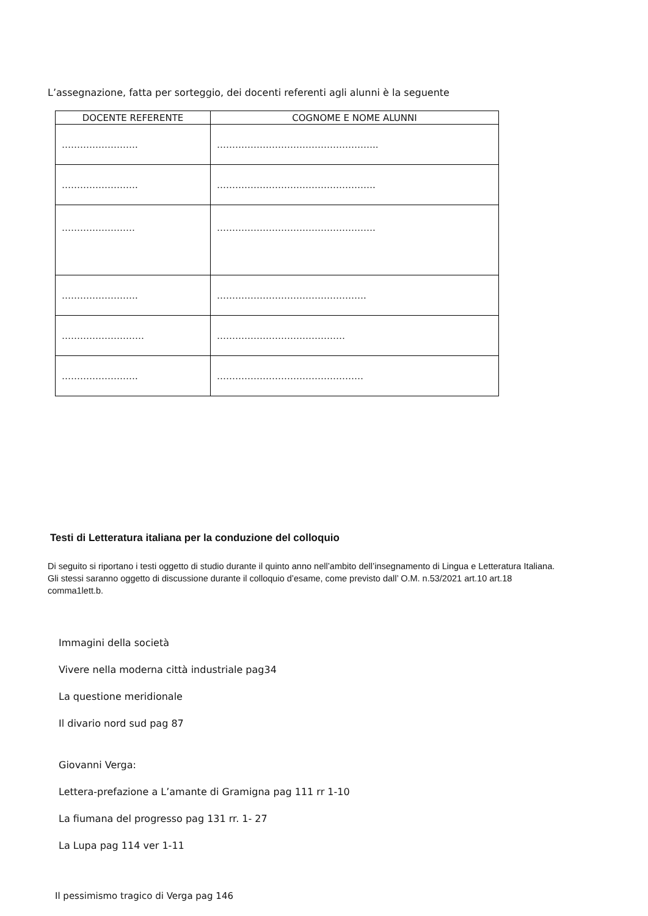L’assegnazione, fatta per sorteggio, dei docenti referenti agli alunni è la seguente
| DOCENTE REFERENTE | COGNOME E NOME ALUNNI |
| --- | --- |
| ……………………. | …………………………………………….. |
| ……………………. | ……………………………………………. |
| …………………… | ……………………………………………. |
| ……………………. | …………………………………………. |
| ……………………… | …………………………………… |
| ……………………. | ………………………………………… |
Testi di Letteratura italiana per la conduzione del colloquio
Di seguito si riportano i testi oggetto di studio durante il quinto anno nell’ambito dell’insegnamento di Lingua e Letteratura Italiana. Gli stessi saranno oggetto di discussione durante il colloquio d’esame, come previsto dall’ O.M. n.53/2021 art.10 art.18 comma1lett.b.
Immagini della società
Vivere nella moderna città industriale pag34
La questione meridionale
Il divario nord sud pag 87
Giovanni Verga:
Lettera-prefazione a L’amante di Gramigna pag 111 rr 1-10
La fiumana del progresso pag 131 rr. 1- 27
La Lupa pag 114 ver 1-11
Il pessimismo tragico di Verga pag 146